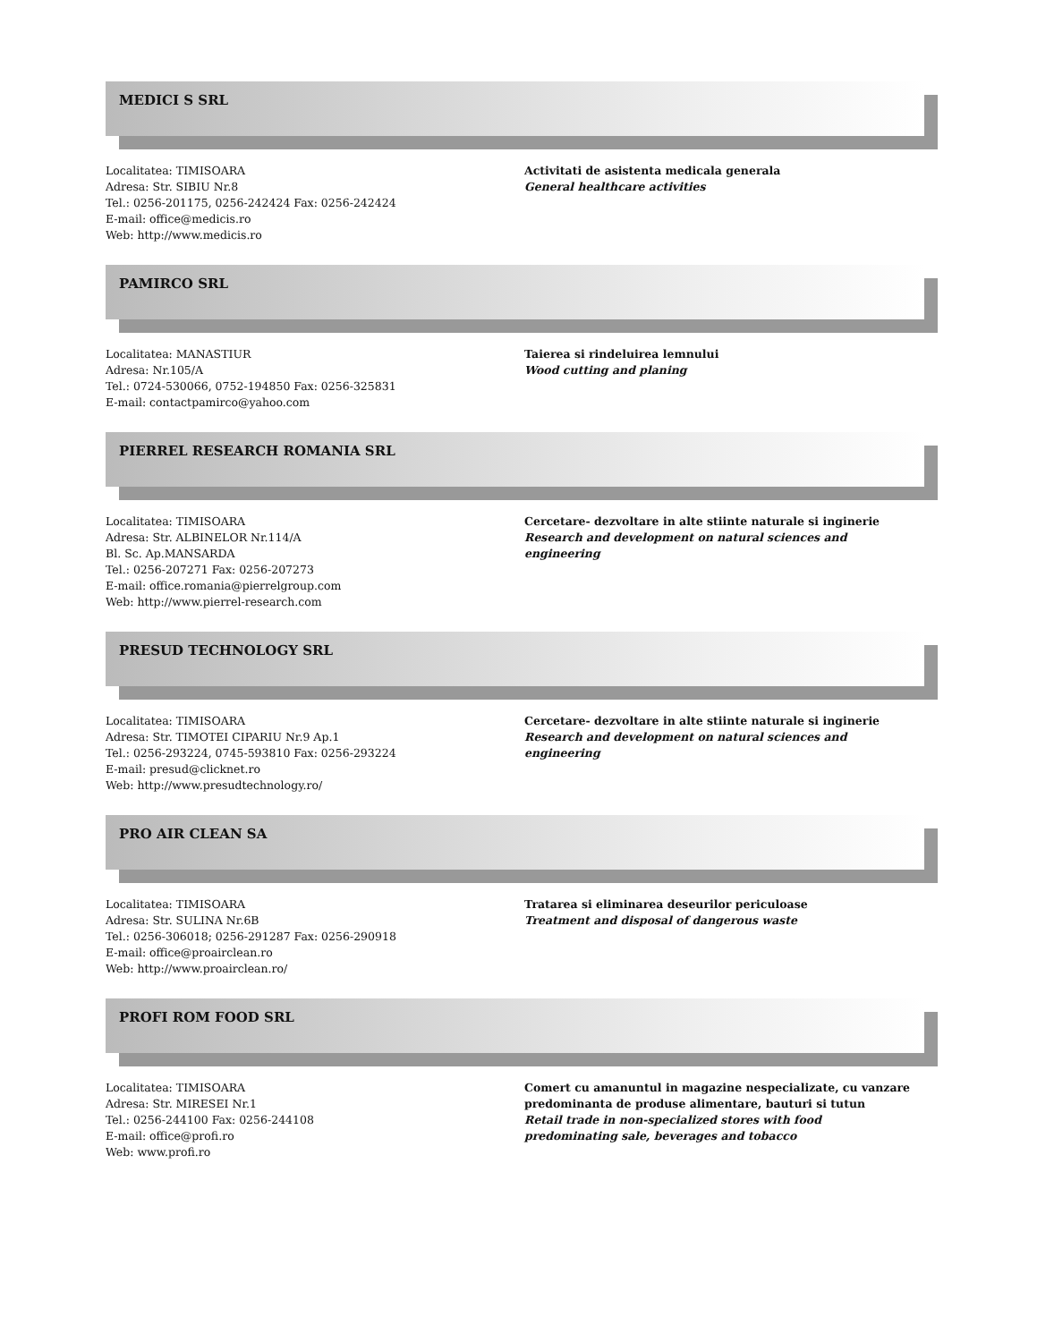MEDICI S SRL
Localitatea: TIMISOARA
Adresa: Str. SIBIU Nr.8
Tel.: 0256-201175, 0256-242424 Fax: 0256-242424
E-mail: office@medicis.ro
Web: http://www.medicis.ro
Activitati de asistenta medicala generala
General healthcare activities
PAMIRCO SRL
Localitatea: MANASTIUR
Adresa: Nr.105/A
Tel.: 0724-530066, 0752-194850 Fax: 0256-325831
E-mail: contactpamirco@yahoo.com
Taierea si rindeluirea lemnului
Wood cutting and planing
PIERREL RESEARCH ROMANIA SRL
Localitatea: TIMISOARA
Adresa: Str. ALBINELOR Nr.114/A
Bl. Sc. Ap.MANSARDA
Tel.: 0256-207271 Fax: 0256-207273
E-mail: office.romania@pierrelgroup.com
Web: http://www.pierrel-research.com
Cercetare- dezvoltare in alte stiinte naturale si inginerie
Research and development on natural sciences and engineering
PRESUD TECHNOLOGY SRL
Localitatea: TIMISOARA
Adresa: Str. TIMOTEI CIPARIU Nr.9 Ap.1
Tel.: 0256-293224, 0745-593810 Fax: 0256-293224
E-mail: presud@clicknet.ro
Web: http://www.presudtechnology.ro/
Cercetare- dezvoltare in alte stiinte naturale si inginerie
Research and development on natural sciences and engineering
PRO AIR CLEAN SA
Localitatea: TIMISOARA
Adresa: Str. SULINA Nr.6B
Tel.: 0256-306018; 0256-291287 Fax: 0256-290918
E-mail: office@proairclean.ro
Web: http://www.proairclean.ro/
Tratarea si eliminarea deseurilor periculoase
Treatment and disposal of dangerous waste
PROFI ROM FOOD SRL
Localitatea: TIMISOARA
Adresa: Str. MIRESEI Nr.1
Tel.: 0256-244100 Fax: 0256-244108
E-mail: office@profi.ro
Web: www.profi.ro
Comert cu amanuntul in magazine nespecializate, cu vanzare predominanta de produse alimentare, bauturi si tutun
Retail trade in non-specialized stores with food predominating sale, beverages and tobacco